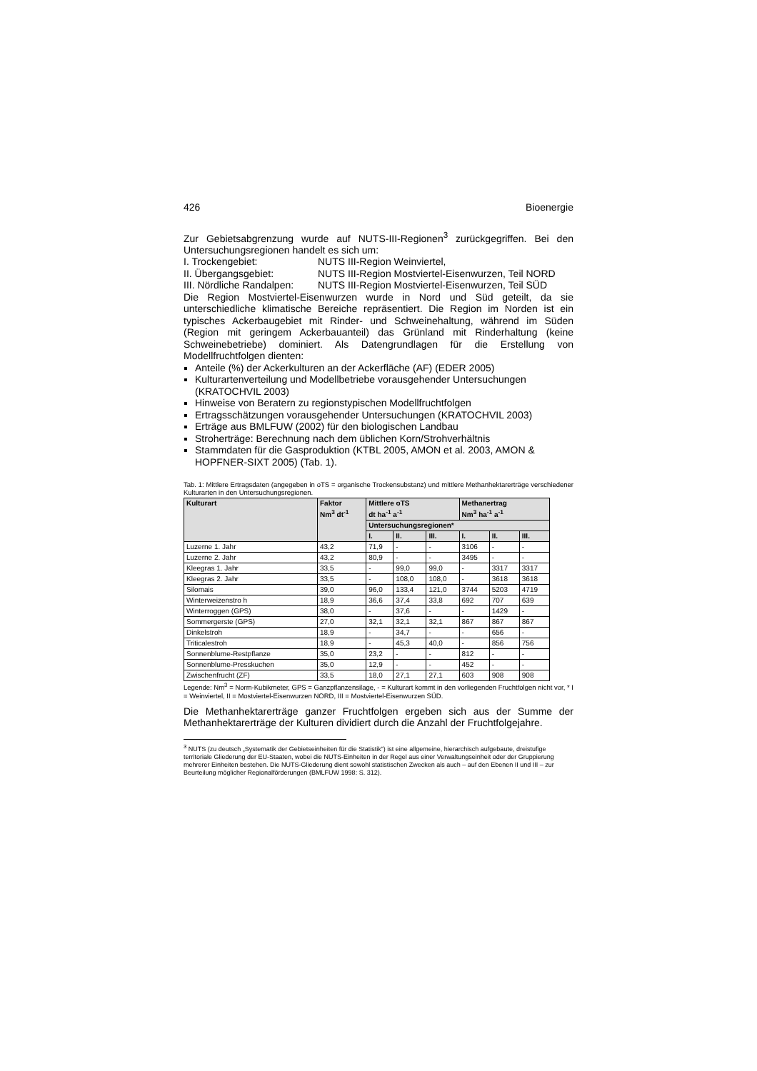426 Bioenergie
Zur Gebietsabgrenzung wurde auf NUTS-III-Regionen<sup>3</sup> zurückgegriffen. Bei den Untersuchungsregionen handelt es sich um:
I. Trockengebiet: NUTS III-Region Weinviertel, II. Übergangsgebiet: NUTS III-Region Mostviertel-Eisenwurzen, Teil NORD III. Nördliche Randalpen: NUTS III-Region Mostviertel-Eisenwurzen, Teil SÜD
Die Region Mostviertel-Eisenwurzen wurde in Nord und Süd geteilt, da sie unterschiedliche klimatische Bereiche repräsentiert. Die Region im Norden ist ein typisches Ackerbaugebiet mit Rinder- und Schweinehaltung, während im Süden (Region mit geringem Ackerbauanteil) das Grünland mit Rinderhaltung (keine Schweinebetriebe) dominiert. Als Datengrundlagen für die Erstellung von Modellfruchtfolgen dienten:
Anteile (%) der Ackerkulturen an der Ackerfläche (AF) (EDER 2005)
Kulturartenverteilung und Modellbetriebe vorausgehender Untersuchungen (KRATOCHVIL 2003)
Hinweise von Beratern zu regionstypischen Modellfruchtfolgen
Ertragsschätzungen vorausgehender Untersuchungen (KRATOCHVIL 2003)
Erträge aus BMLFUW (2002) für den biologischen Landbau
Stroherträge: Berechnung nach dem üblichen Korn/Strohverhältnis
Stammdaten für die Gasproduktion (KTBL 2005, AMON et al. 2003, AMON & HOPFNER-SIXT 2005) (Tab. 1).
Tab. 1: Mittlere Ertragsdaten (angegeben in oTS = organische Trockensubstanz) und mittlere Methanhektarerträge verschiedener Kulturarten in den Untersuchungsregionen.
| Kulturart | Faktor Nm<sup>3</sup> dt<sup>-1</sup> | Mittlere oTS dt ha<sup>-1</sup> a<sup>-1</sup> | | | Methanertrag Nm<sup>3</sup> ha<sup>-1</sup> a<sup>-1</sup> | | |
| --- | --- | --- | --- | --- | --- | --- | --- |
| | | Untersuchungsregionen* | | | | | |
| | | I. | II. | III. | I. | II. | III. |
| Luzerne 1. Jahr | 43,2 | 71,9 | - | - | 3106 | - | - |
| Luzerne 2. Jahr | 43,2 | 80,9 | - | - | 3495 | - | - |
| Kleegras 1. Jahr | 33,5 | - | 99,0 | 99,0 | - | 3317 | 3317 |
| Kleegras 2. Jahr | 33,5 | - | 108,0 | 108,0 | - | 3618 | 3618 |
| Silomais | 39,0 | 96,0 | 133,4 | 121,0 | 3744 | 5203 | 4719 |
| Winterweizenstro h | 18,9 | 36,6 | 37,4 | 33,8 | 692 | 707 | 639 |
| Winterroggen (GPS) | 38,0 | - | 37,6 | - | - | 1429 | - |
| Sommergerste (GPS) | 27,0 | 32,1 | 32,1 | 32,1 | 867 | 867 | 867 |
| Dinkelstroh | 18,9 | - | 34,7 | - | - | 656 | - |
| Triticalestroh | 18,9 | - | 45,3 | 40,0 | - | 856 | 756 |
| Sonnenblume-Restpflanze | 35,0 | 23,2 | - | - | 812 | - | - |
| Sonnenblume-Presskuchen | 35,0 | 12,9 | - | - | 452 | - | - |
| Zwischenfrucht (ZF) | 33,5 | 18,0 | 27,1 | 27,1 | 603 | 908 | 908 |
Legende: Nm<sup>3</sup> = Norm-Kubikmeter, GPS = Ganzpflanzensilage, - = Kulturart kommt in den vorliegenden Fruchtfolgen nicht vor, * I = Weinviertel, II = Mostviertel-Eisenwurzen NORD, III = Mostviertel-Eisenwurzen SÜD.
Die Methanhektarerträge ganzer Fruchtfolgen ergeben sich aus der Summe der Methanhektarerträge der Kulturen dividiert durch die Anzahl der Fruchtfolgejahre.
<sup>3</sup> NUTS (zu deutsch „Systematik der Gebietseinheiten für die Statistik“) ist eine allgemeine, hierarchisch aufgebaute, dreistufige territoriale Gliederung der EU-Staaten, wobei die NUTS-Einheiten in der Regel aus einer Verwaltungseinheit oder der Gruppierung mehrerer Einheiten bestehen. Die NUTS-Gliederung dient sowohl statistischen Zwecken als auch – auf den Ebenen II und III – zur Beurteilung möglicher Regionalförderungen (BMLFUW 1998: S. 312).